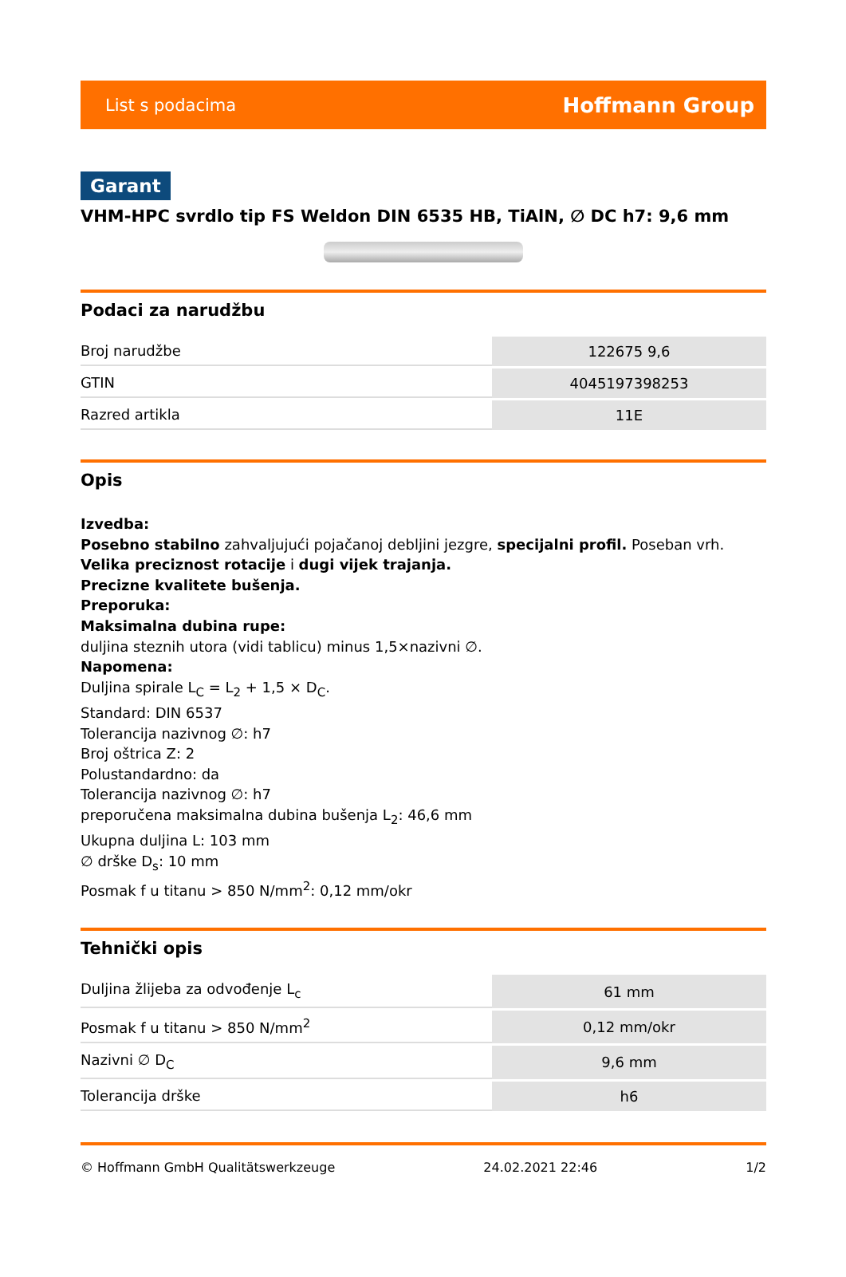List s podacima Hoffmann Group
Garant
VHM-HPC svrdlo tip FS Weldon DIN 6535 HB, TiAlN, ∅ DC h7: 9,6 mm
Podaci za narudžbu
| Broj narudžbe | 122675 9,6 |
| GTIN | 4045197398253 |
| Razred artikla | 11E |
Opis
Izvedba:
Posebno stabilno zahvaljujući pojačanoj debljini jezgre, specijalni profil. Poseban vrh.
Velika preciznost rotacije i dugi vijek trajanja.
Precizne kvalitete bušenja.
Preporuka:
Maksimalna dubina rupe:
duljina steznih utora (vidi tablicu) minus 1,5×nazivni ∅.
Napomena:
Duljina spirale L<sub>C</sub> = L<sub>2</sub> + 1,5 × D<sub>C</sub>.
Standard: DIN 6537
Tolerancija nazivnog ∅: h7
Broj oštrica Z: 2
Polustandardno: da
Tolerancija nazivnog ∅: h7
preporučena maksimalna dubina bušenja L<sub>2</sub>: 46,6 mm
Ukupna duljina L: 103 mm
∅ drške D<sub>s</sub>: 10 mm
Posmak f u titanu > 850 N/mm<sup>2</sup>: 0,12 mm/okr
Tehnički opis
| Duljina žlijeba za odvođenje L<sub>c</sub> | 61 mm |
| Posmak f u titanu > 850 N/mm<sup>2</sup> | 0,12 mm/okr |
| Nazivni ∅ D<sub>C</sub> | 9,6 mm |
| Tolerancija drške | h6 |
© Hoffmann GmbH Qualitätswerkzeuge 24.02.2021 22:46 1/2